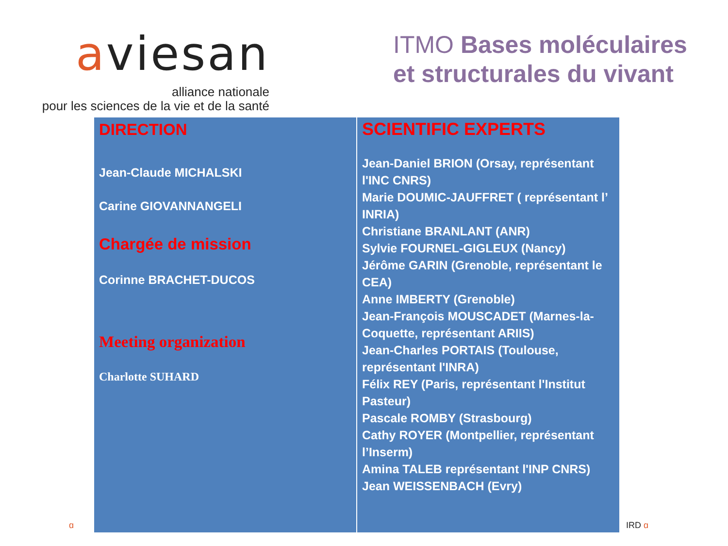aviesan
alliance nationale
pour les sciences de la vie et de la santé
ITMO Bases moléculaires
et structurales du vivant
| DIRECTION Jean-Claude MICHALSKI Carine GIOVANNANGELI Chargée de mission Corinne BRACHET-DUCOS Meeting organization Charlotte SUHARD | SCIENTIFIC EXPERTS Jean-Daniel BRION (Orsay, représentant l'INC CNRS) Marie DOUMIC-JAUFFRET ( représentant l’ INRIA) Christiane BRANLANT (ANR) Sylvie FOURNEL-GIGLEUX (Nancy) Jérôme GARIN (Grenoble, représentant le CEA) Anne IMBERTY (Grenoble) Jean-François MOUSCADET (Marnes-la-Coquette, représentant ARIIS) Jean-Charles PORTAIS (Toulouse, représentant l'INRA) Félix REY (Paris, représentant l'Institut Pasteur) Pascale ROMBY (Strasbourg) Cathy ROYER (Montpellier, représentant l’Inserm) Amina TALEB représentant l'INP CNRS) Jean WEISSENBACH (Evry) |
ɑ IRD ɑ